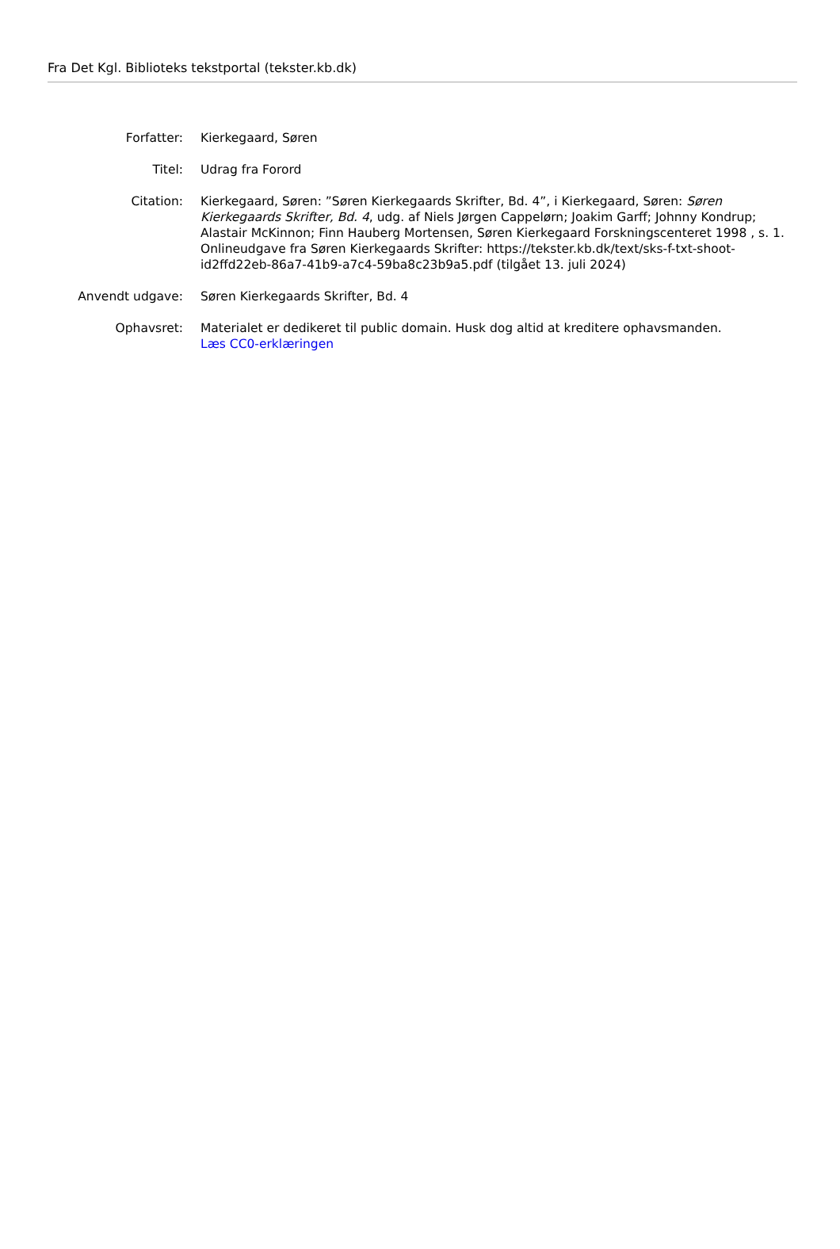Fra Det Kgl. Biblioteks tekstportal (tekster.kb.dk)
| Forfatter: | Kierkegaard, Søren |
| Titel: | Udrag fra Forord |
| Citation: | Kierkegaard, Søren: ”Søren Kierkegaards Skrifter, Bd. 4”, i Kierkegaard, Søren: Søren Kierkegaards Skrifter, Bd. 4 , udg. af Niels Jørgen Cappelørn; Joakim Garff; Johnny Kondrup; Alastair McKinnon; Finn Hauberg Mortensen, Søren Kierkegaard Forskningscenteret 1998 , s. 1. Onlineudgave fra Søren Kierkegaards Skrifter: https://tekster.kb.dk/text/sks-f-txt-shoot-id2ffd22eb-86a7-41b9-a7c4-59ba8c23b9a5.pdf (tilgået 13. juli 2024) |
| Anvendt udgave: | Søren Kierkegaards Skrifter, Bd. 4 |
| Ophavsret: | Materialet er dedikeret til public domain. Husk dog altid at kreditere ophavsmanden. Læs CC0-erklæringen |